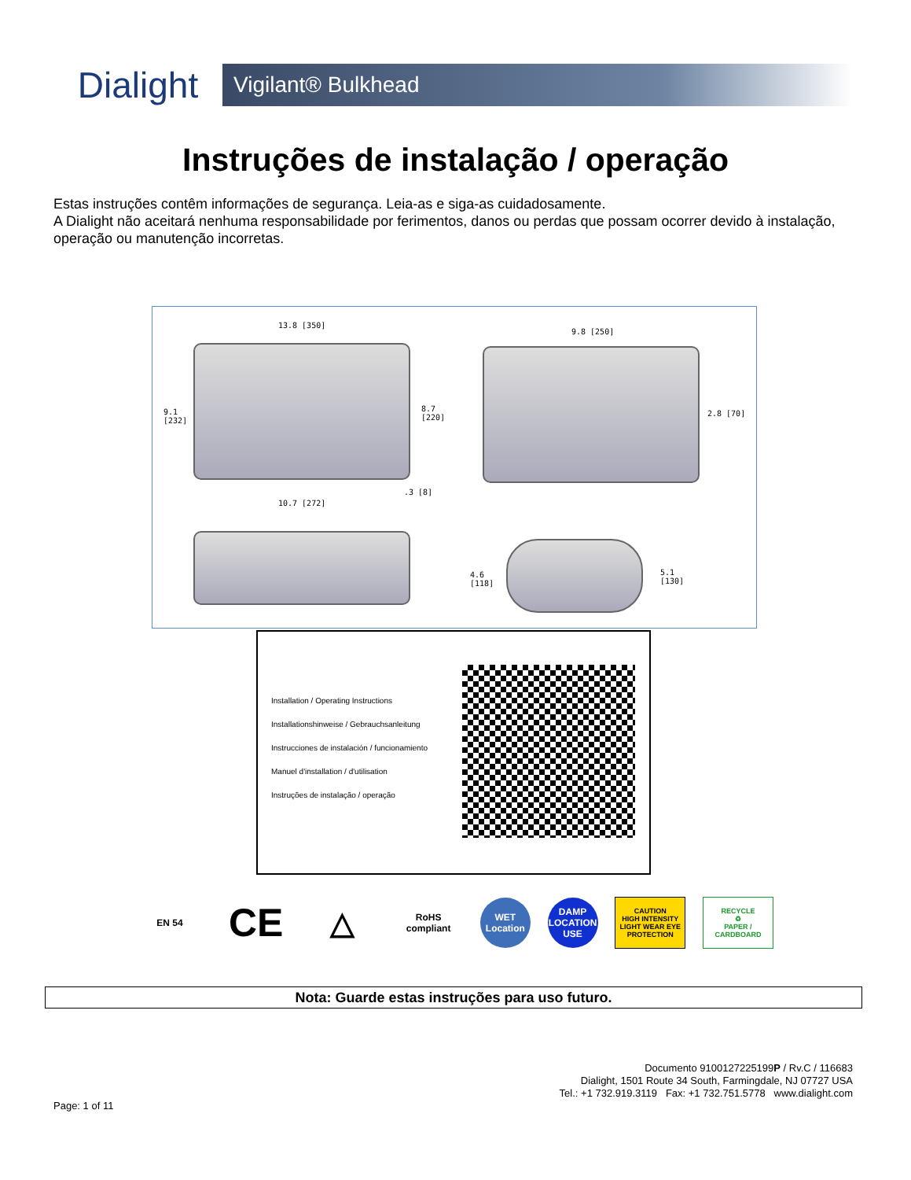Dialight
Vigilant® Bulkhead
Instruções de instalação / operação
Estas instruções contêm informações de segurança. Leia-as e siga-as cuidadosamente.
A Dialight não aceitará nenhuma responsabilidade por ferimentos, danos ou perdas que possam ocorrer devido à instalação, operação ou manutenção incorretas.
13.8 [350]
9.1
[232]
8.7
[220]
10.7 [272]
.3 [8]
9.8 [250]
2.8 [70]
4.6
[118]
5.1
[130]
Installation / Operating Instructions
Installationshinweise / Gebrauchsanleitung
Instrucciones de instalación / funcionamiento
Manuel d'installation / d'utilisation
Instruções de instalação / operação
EN 54
CE
△
RoHS compliant
WET Location
DAMP LOCATION USE
CAUTION
HIGH INTENSITY LIGHT WEAR EYE PROTECTION
RECYCLE
♻
PAPER / CARDBOARD
Nota: Guarde estas instruções para uso futuro.
Documento 9100127225199P / Rv.C / 116683
Dialight, 1501 Route 34 South, Farmingdale, NJ 07727 USA
Tel.: +1 732.919.3119 Fax: +1 732.751.5778 www.dialight.com
Page: 1 of 11